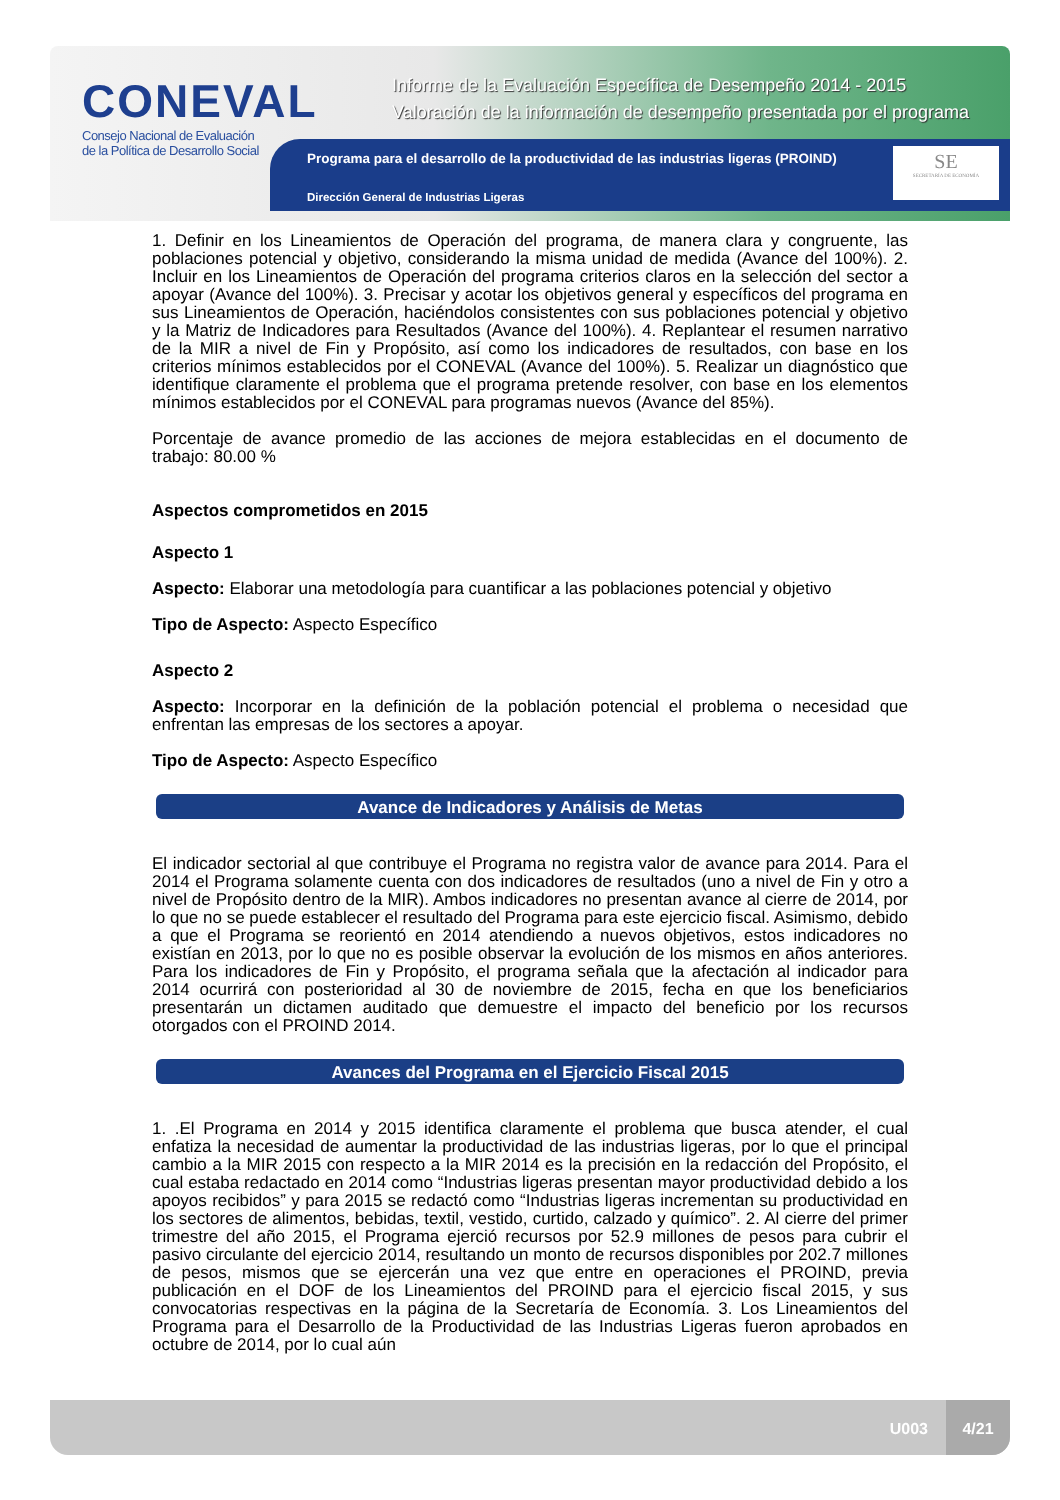Programa para el desarrollo de la productividad de las industrias ligeras (PROIND)
Dirección General de Industrias Ligeras
CONEVAL
Consejo Nacional de Evaluación
de la Política de Desarrollo Social
Informe de la Evaluación Específica de Desempeño 2014 - 2015
Valoración de la información de desempeño presentada por el programa
SE
SECRETARÍA DE ECONOMÍA
1. Definir en los Lineamientos de Operación del programa, de manera clara y congruente, las poblaciones potencial y objetivo, considerando la misma unidad de medida (Avance del 100%). 2. Incluir en los Lineamientos de Operación del programa criterios claros en la selección del sector a apoyar (Avance del 100%). 3. Precisar y acotar los objetivos general y específicos del programa en sus Lineamientos de Operación, haciéndolos consistentes con sus poblaciones potencial y objetivo y la Matriz de Indicadores para Resultados (Avance del 100%). 4. Replantear el resumen narrativo de la MIR a nivel de Fin y Propósito, así como los indicadores de resultados, con base en los criterios mínimos establecidos por el CONEVAL (Avance del 100%). 5. Realizar un diagnóstico que identifique claramente el problema que el programa pretende resolver, con base en los elementos mínimos establecidos por el CONEVAL para programas nuevos (Avance del 85%).
Porcentaje de avance promedio de las acciones de mejora establecidas en el documento de trabajo: 80.00 %
Aspectos comprometidos en 2015
Aspecto 1
Aspecto: Elaborar una metodología para cuantificar a las poblaciones potencial y objetivo
Tipo de Aspecto: Aspecto Específico
Aspecto 2
Aspecto: Incorporar en la definición de la población potencial el problema o necesidad que enfrentan las empresas de los sectores a apoyar.
Tipo de Aspecto: Aspecto Específico
Avance de Indicadores y Análisis de Metas
El indicador sectorial al que contribuye el Programa no registra valor de avance para 2014. Para el 2014 el Programa solamente cuenta con dos indicadores de resultados (uno a nivel de Fin y otro a nivel de Propósito dentro de la MIR). Ambos indicadores no presentan avance al cierre de 2014, por lo que no se puede establecer el resultado del Programa para este ejercicio fiscal. Asimismo, debido a que el Programa se reorientó en 2014 atendiendo a nuevos objetivos, estos indicadores no existían en 2013, por lo que no es posible observar la evolución de los mismos en años anteriores. Para los indicadores de Fin y Propósito, el programa señala que la afectación al indicador para 2014 ocurrirá con posterioridad al 30 de noviembre de 2015, fecha en que los beneficiarios presentarán un dictamen auditado que demuestre el impacto del beneficio por los recursos otorgados con el PROIND 2014.
Avances del Programa en el Ejercicio Fiscal 2015
1. .El Programa en 2014 y 2015 identifica claramente el problema que busca atender, el cual enfatiza la necesidad de aumentar la productividad de las industrias ligeras, por lo que el principal cambio a la MIR 2015 con respecto a la MIR 2014 es la precisión en la redacción del Propósito, el cual estaba redactado en 2014 como “Industrias ligeras presentan mayor productividad debido a los apoyos recibidos” y para 2015 se redactó como “Industrias ligeras incrementan su productividad en los sectores de alimentos, bebidas, textil, vestido, curtido, calzado y químico”. 2. Al cierre del primer trimestre del año 2015, el Programa ejerció recursos por 52.9 millones de pesos para cubrir el pasivo circulante del ejercicio 2014, resultando un monto de recursos disponibles por 202.7 millones de pesos, mismos que se ejercerán una vez que entre en operaciones el PROIND, previa publicación en el DOF de los Lineamientos del PROIND para el ejercicio fiscal 2015, y sus convocatorias respectivas en la página de la Secretaría de Economía. 3. Los Lineamientos del Programa para el Desarrollo de la Productividad de las Industrias Ligeras fueron aprobados en octubre de 2014, por lo cual aún
U003
4/21